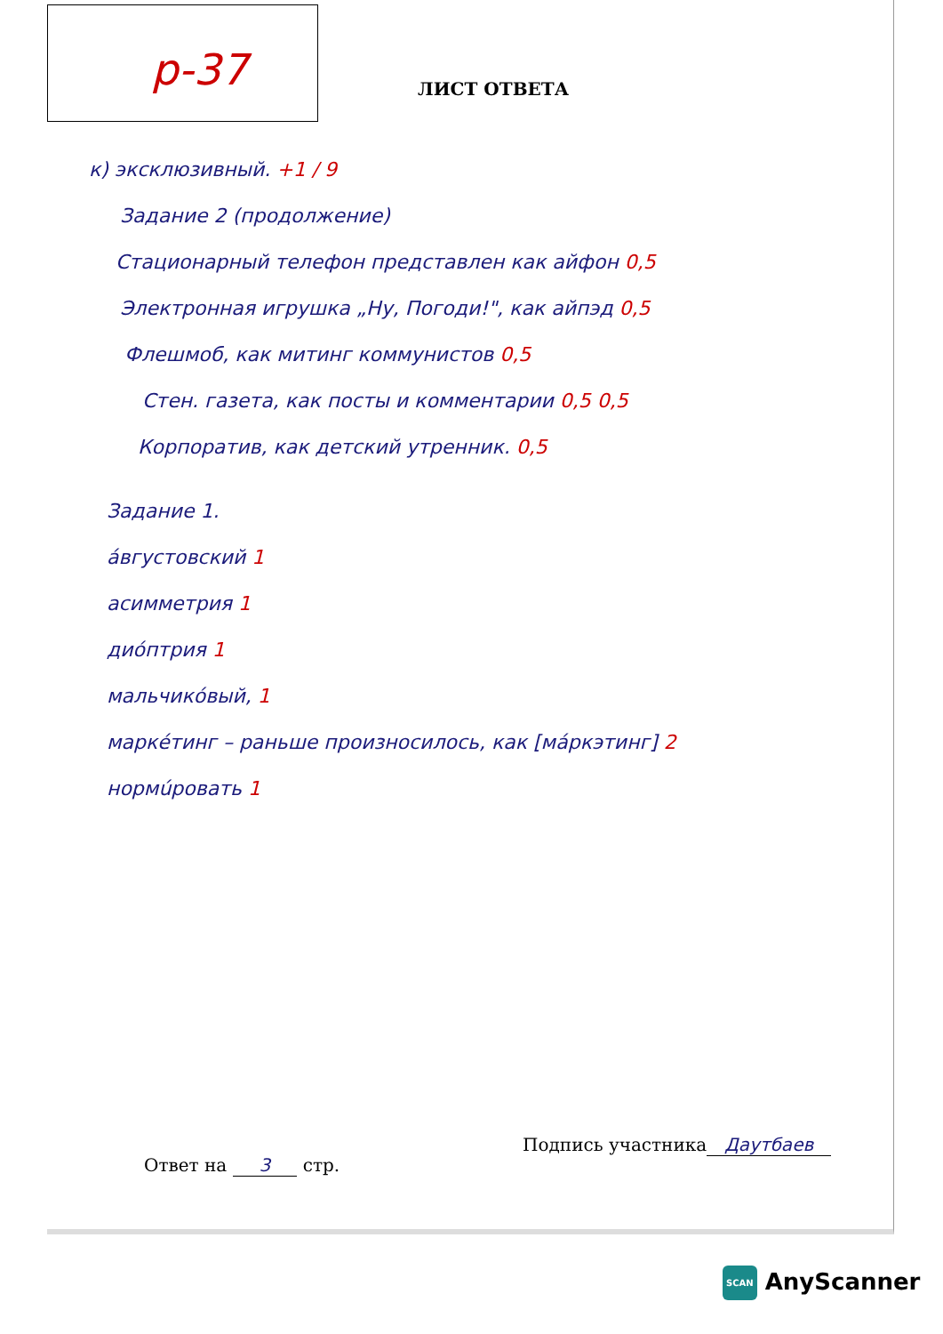р-37 ЛИСТ ОТВЕТА
к) эксклюзивный. +1 / 9
Задание 2 (продолжение)
Стационарный телефон представлен как айфон 0,5
Электронная игрушка „Ну, Погоди!", как айпэд 0,5
Флешмоб, как митинг коммунистов 0,5
Стен. газета, как посты и комментарии 0,5 0,5
Корпоратив, как детский утренник. 0,5
Задание 1.
áвгустовский 1
асимметрия 1
диóптрия 1
мальчикóвый, 1
маркéтинг – раньше произносилось, как [мáркэтинг] 2
нормúровать 1
Подпись участника Даутбаев
Ответ на 3 стр.
SCAN AnyScanner